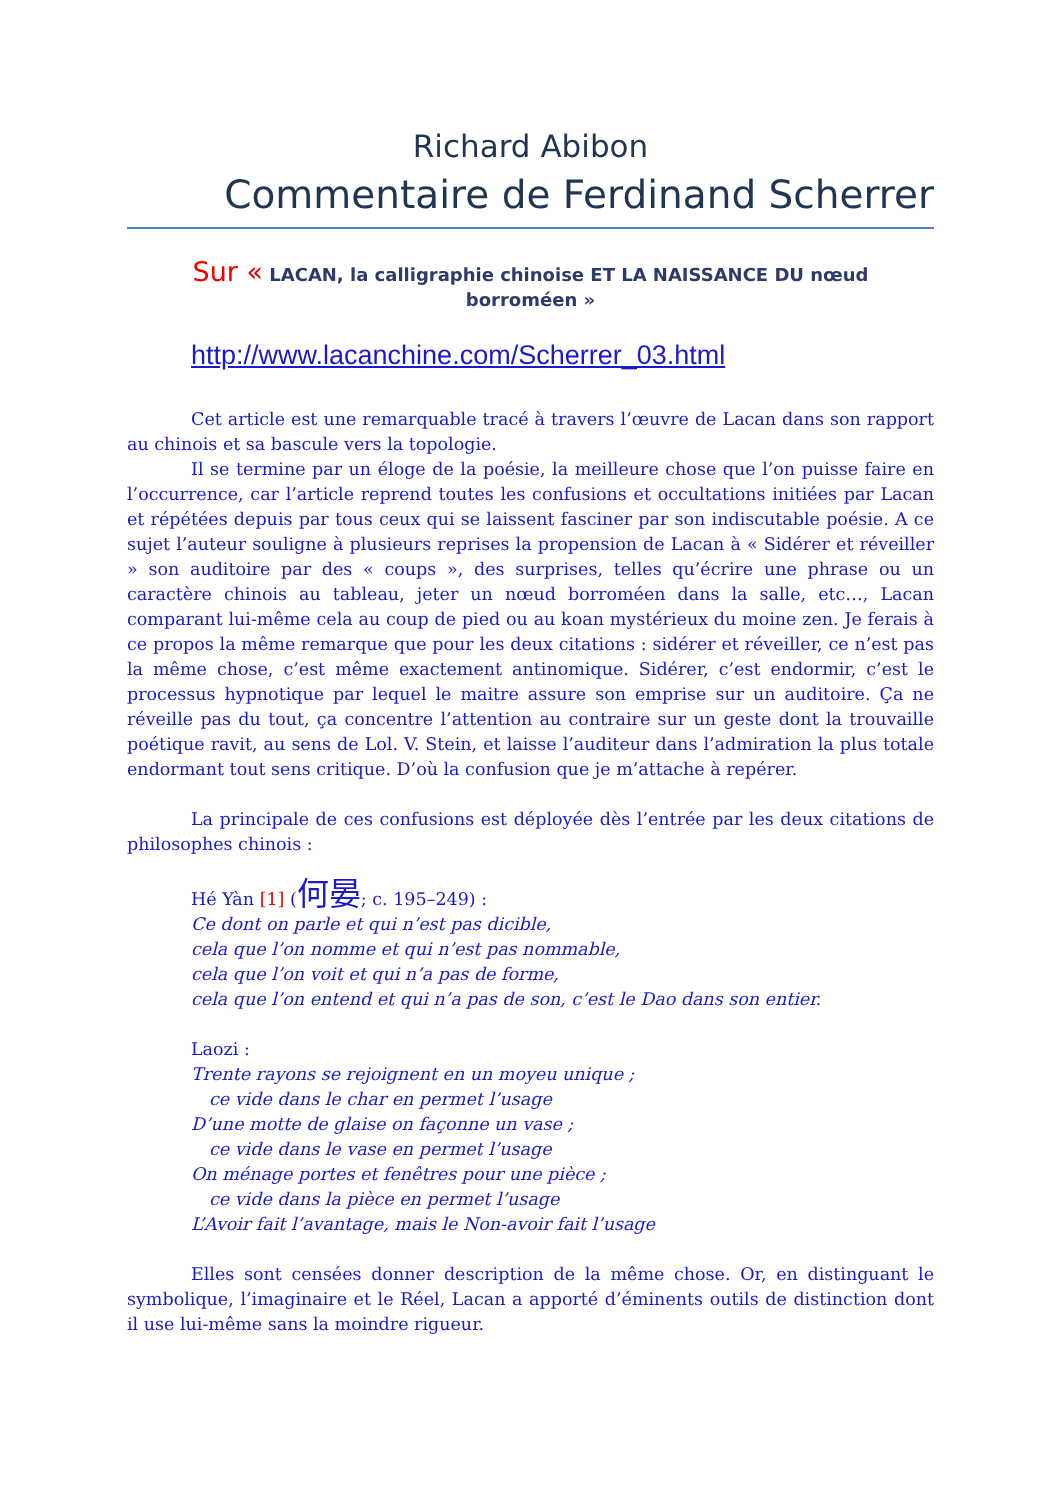Richard Abibon
Commentaire de Ferdinand Scherrer
Sur « LACAN, la calligraphie chinoise ET LA NAISSANCE DU nœud
borroméen »
http://www.lacanchine.com/Scherrer_03.html
Cet article est une remarquable tracé à travers l’œuvre de Lacan dans son rapport au chinois et sa bascule vers la topologie.
Il se termine par un éloge de la poésie, la meilleure chose que l’on puisse faire en l’occurrence, car l’article reprend toutes les confusions et occultations initiées par Lacan et répétées depuis par tous ceux qui se laissent fasciner par son indiscutable poésie. A ce sujet l’auteur souligne à plusieurs reprises la propension de Lacan à « Sidérer et réveiller » son auditoire par des « coups », des surprises, telles qu’écrire une phrase ou un caractère chinois au tableau, jeter un nœud borroméen dans la salle, etc…, Lacan comparant lui-même cela au coup de pied ou au koan mystérieux du moine zen. Je ferais à ce propos la même remarque que pour les deux citations : sidérer et réveiller, ce n’est pas la même chose, c’est même exactement antinomique. Sidérer, c’est endormir, c’est le processus hypnotique par lequel le maitre assure son emprise sur un auditoire. Ça ne réveille pas du tout, ça concentre l’attention au contraire sur un geste dont la trouvaille poétique ravit, au sens de Lol. V. Stein, et laisse l’auditeur dans l’admiration la plus totale endormant tout sens critique. D’où la confusion que je m’attache à repérer.
La principale de ces confusions est déployée dès l’entrée par les deux citations de philosophes chinois :
Hé Yàn [1] (何晏; c. 195–249) :
Ce dont on parle et qui n’est pas dicible,
cela que l’on nomme et qui n’est pas nommable,
cela que l’on voit et qui n’a pas de forme,
cela que l’on entend et qui n’a pas de son, c’est le Dao dans son entier.
Laozi :
Trente rayons se rejoignent en un moyeu unique ;
ce vide dans le char en permet l’usage
D’une motte de glaise on façonne un vase ;
ce vide dans le vase en permet l’usage
On ménage portes et fenêtres pour une pièce ;
ce vide dans la pièce en permet l’usage
L’Avoir fait l’avantage, mais le Non-avoir fait l’usage
Elles sont censées donner description de la même chose. Or, en distinguant le symbolique, l’imaginaire et le Réel, Lacan a apporté d’éminents outils de distinction dont il use lui-même sans la moindre rigueur.